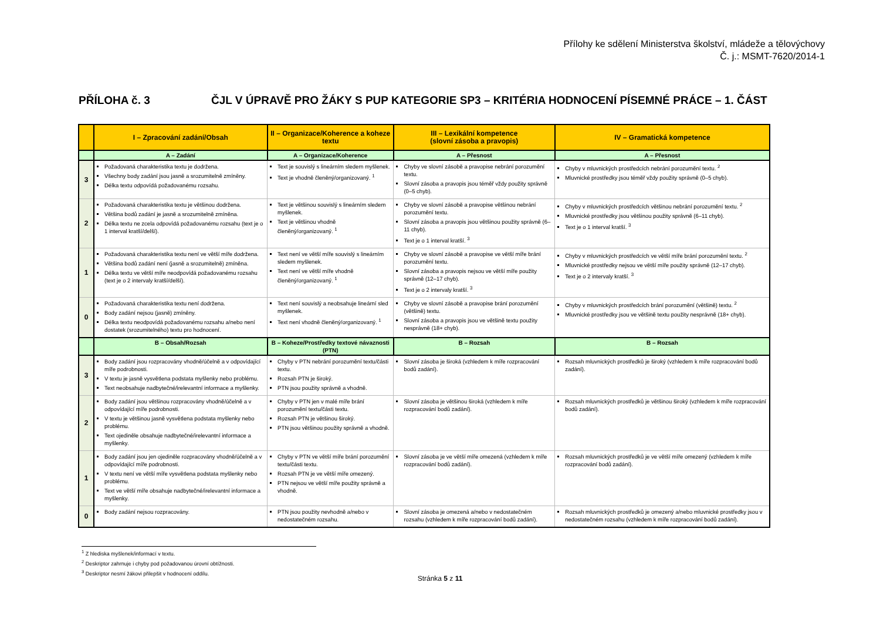Přílohy ke sdělení Ministerstva školství, mládeže a tělovýchovy
Č. j.: MSMT-7620/2014-1
PŘÍLOHA č. 3 ČJL V ÚPRAVĚ PRO ŽÁKY S PUP KATEGORIE SP3 – KRITÉRIA HODNOCENÍ PÍSEMNÉ PRÁCE – 1. ČÁST
| | I – Zpracování zadání/Obsah | II – Organizace/Koherence a koheze textu | III – Lexikální kompetence (slovní zásoba a pravopis) | IV – Gramatická kompetence |
| --- | --- | --- | --- | --- |
| | A – Zadání | A – Organizace/Koherence | A – Přesnost | A – Přesnost |
| 3 | Požadovaná charakteristika textu je dodržena. Všechny body zadání jsou jasně a srozumitelně zmíněny. Délka textu odpovídá požadovanému rozsahu. | Text je souvislý s lineárním sledem myšlenek. Text je vhodně členěný/organizovaný. <sup>1</sup> | Chyby ve slovní zásobě a pravopise nebrání porozumění textu. Slovní zásoba a pravopis jsou téměř vždy použity správně (0–5 chyb). | Chyby v mluvnických prostředcích nebrání porozumění textu. <sup>2</sup> Mluvnické prostředky jsou téměř vždy použity správně (0–5 chyb). |
| 2 | Požadovaná charakteristika textu je většinou dodržena. Většina bodů zadání je jasně a srozumitelně zmíněna. Délka textu ne zcela odpovídá požadovanému rozsahu (text je o 1 interval kratší/delší). | Text je většinou souvislý s lineárním sledem myšlenek. Text je většinou vhodně členěný/organizovaný. <sup>1</sup> | Chyby ve slovní zásobě a pravopise většinou nebrání porozumění textu. Slovní zásoba a pravopis jsou většinou použity správně (6–11 chyb). Text je o 1 interval kratší. <sup>3</sup> | Chyby v mluvnických prostředcích většinou nebrání porozumění textu. <sup>2</sup> Mluvnické prostředky jsou většinou použity správně (6–11 chyb). Text je o 1 interval kratší. <sup>3</sup> |
| 1 | Požadovaná charakteristika textu není ve větší míře dodržena. Většina bodů zadání není (jasně a srozumitelně) zmíněna. Délka textu ve větší míře neodpovídá požadovanému rozsahu (text je o 2 intervaly kratší/delší). | Text není ve větší míře souvislý s lineárním sledem myšlenek. Text není ve větší míře vhodně členěný/organizovaný. <sup>1</sup> | Chyby ve slovní zásobě a pravopise ve větší míře brání porozumění textu. Slovní zásoba a pravopis nejsou ve větší míře použity správně (12–17 chyb). Text je o 2 intervaly kratší. <sup>3</sup> | Chyby v mluvnických prostředcích ve větší míře brání porozumění textu. <sup>2</sup> Mluvnické prostředky nejsou ve větší míře použity správně (12–17 chyb). Text je o 2 intervaly kratší. <sup>3</sup> |
| 0 | Požadovaná charakteristika textu není dodržena. Body zadání nejsou (jasně) zmíněny. Délka textu neodpovídá požadovanému rozsahu a/nebo není dostatek (srozumitelného) textu pro hodnocení. | Text není souvislý a neobsahuje lineární sled myšlenek. Text není vhodně členěný/organizovaný. <sup>1</sup> | Chyby ve slovní zásobě a pravopise brání porozumění (většině) textu. Slovní zásoba a pravopis jsou ve většině textu použity nesprávně (18+ chyb). | Chyby v mluvnických prostředcích brání porozumění (většině) textu. <sup>2</sup> Mluvnické prostředky jsou ve většině textu použity nesprávně (18+ chyb). |
| | B – Obsah/Rozsah | B – Koheze/Prostředky textové návaznosti (PTN) | B – Rozsah | B – Rozsah |
| 3 | Body zadání jsou rozpracovány vhodně/účelně a v odpovídající míře podrobnosti. V textu je jasně vysvětlena podstata myšlenky nebo problému. Text neobsahuje nadbytečné/irelevantní informace a myšlenky. | Chyby v PTN nebrání porozumění textu/části textu. Rozsah PTN je široký. PTN jsou použity správně a vhodně. | Slovní zásoba je široká (vzhledem k míře rozpracování bodů zadání). | Rozsah mluvnických prostředků je široký (vzhledem k míře rozpracování bodů zadání). |
| 2 | Body zadání jsou většinou rozpracovány vhodně/účelně a v odpovídající míře podrobnosti. V textu je většinou jasně vysvětlena podstata myšlenky nebo problému. Text ojediněle obsahuje nadbytečné/irelevantní informace a myšlenky. | Chyby v PTN jen v malé míře brání porozumění textu/části textu. Rozsah PTN je většinou široký. PTN jsou většinou použity správně a vhodně. | Slovní zásoba je většinou široká (vzhledem k míře rozpracování bodů zadání). | Rozsah mluvnických prostředků je většinou široký (vzhledem k míře rozpracování bodů zadání). |
| 1 | Body zadání jsou jen ojediněle rozpracovány vhodně/účelně a v odpovídající míře podrobnosti. V textu není ve větší míře vysvětlena podstata myšlenky nebo problému. Text ve větší míře obsahuje nadbytečné/irelevantní informace a myšlenky. | Chyby v PTN ve větší míře brání porozumění textu/části textu. Rozsah PTN je ve větší míře omezený. PTN nejsou ve větší míře použity správně a vhodně. | Slovní zásoba je ve větší míře omezená (vzhledem k míře rozpracování bodů zadání). | Rozsah mluvnických prostředků je ve větší míře omezený (vzhledem k míře rozpracování bodů zadání). |
| 0 | Body zadání nejsou rozpracovány. | PTN jsou použity nevhodně a/nebo v nedostatečném rozsahu. | Slovní zásoba je omezená a/nebo v nedostatečném rozsahu (vzhledem k míře rozpracování bodů zadání). | Rozsah mluvnických prostředků je omezený a/nebo mluvnické prostředky jsou v nedostatečném rozsahu (vzhledem k míře rozpracování bodů zadání). |
<sup>1</sup> Z hlediska myšlenek/informací v textu.
<sup>2</sup> Deskriptor zahrnuje i chyby pod požadovanou úrovní obtížnosti.
<sup>3</sup> Deskriptor nesmí žákovi přilepšit v hodnocení oddílu.
Stránka 5 z 11